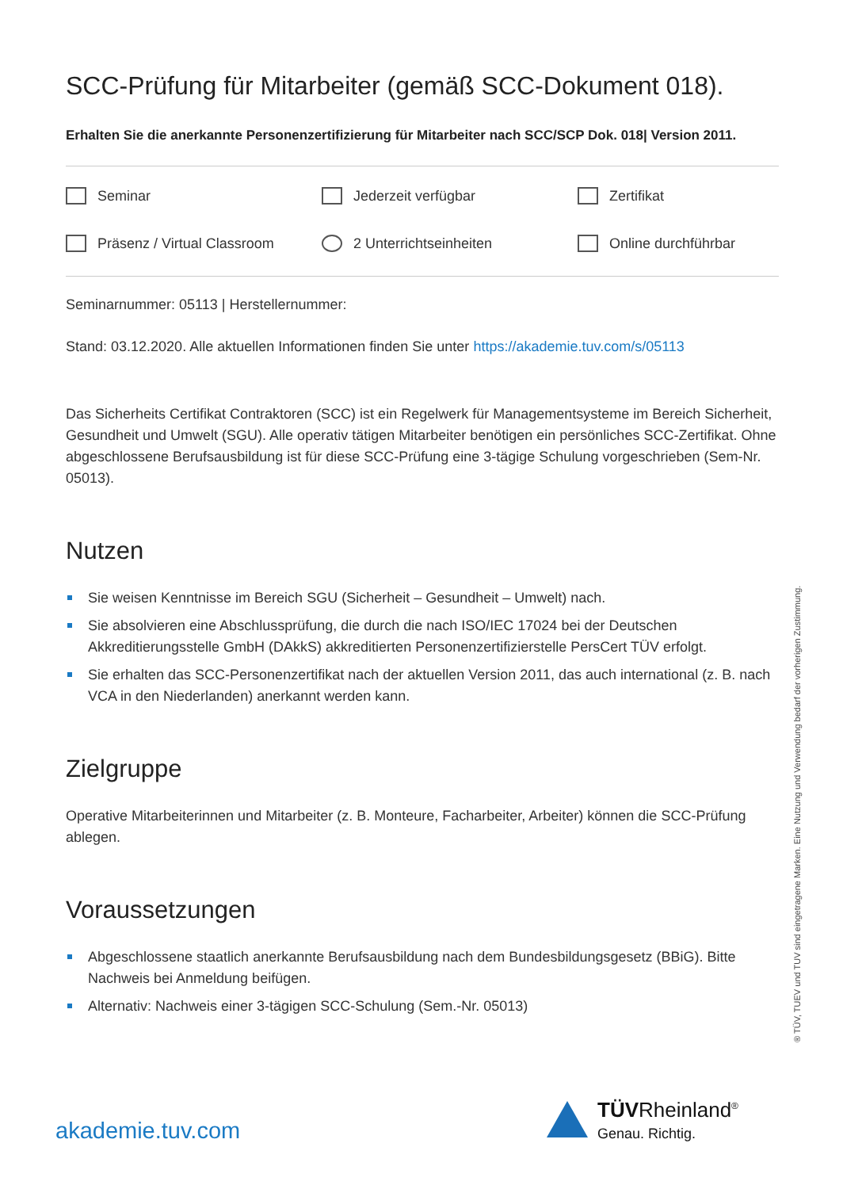SCC-Prüfung für Mitarbeiter (gemäß SCC-Dokument 018).
Erhalten Sie die anerkannte Personenzertifizierung für Mitarbeiter nach SCC/SCP Dok. 018| Version 2011.
Seminar
Jederzeit verfügbar
Zertifikat
Präsenz / Virtual Classroom
2 Unterrichtseinheiten
Online durchführbar
Seminarnummer: 05113 | Herstellernummer:
Stand: 03.12.2020. Alle aktuellen Informationen finden Sie unter https://akademie.tuv.com/s/05113
Das Sicherheits Certifikat Contraktoren (SCC) ist ein Regelwerk für Managementsysteme im Bereich Sicherheit, Gesundheit und Umwelt (SGU). Alle operativ tätigen Mitarbeiter benötigen ein persönliches SCC-Zertifikat. Ohne abgeschlossene Berufsausbildung ist für diese SCC-Prüfung eine 3-tägige Schulung vorgeschrieben (Sem-Nr. 05013).
Nutzen
Sie weisen Kenntnisse im Bereich SGU (Sicherheit – Gesundheit – Umwelt) nach.
Sie absolvieren eine Abschlussprüfung, die durch die nach ISO/IEC 17024 bei der Deutschen Akkreditierungsstelle GmbH (DAkkS) akkreditierten Personenzertifizierstelle PersCert TÜV erfolgt.
Sie erhalten das SCC-Personenzertifikat nach der aktuellen Version 2011, das auch international (z. B. nach VCA in den Niederlanden) anerkannt werden kann.
Zielgruppe
Operative Mitarbeiterinnen und Mitarbeiter (z. B. Monteure, Facharbeiter, Arbeiter) können die SCC-Prüfung ablegen.
Voraussetzungen
Abgeschlossene staatlich anerkannte Berufsausbildung nach dem Bundesbildungsgesetz (BBiG). Bitte Nachweis bei Anmeldung beifügen.
Alternativ: Nachweis einer 3-tägigen SCC-Schulung (Sem.-Nr. 05013)
® TÜV, TUEV und TUV sind eingetragene Marken. Eine Nutzung und Verwendung bedarf der vorherigen Zustimmung.
akademie.tuv.com
TÜVRheinland<sup>®</sup>
Genau. Richtig.